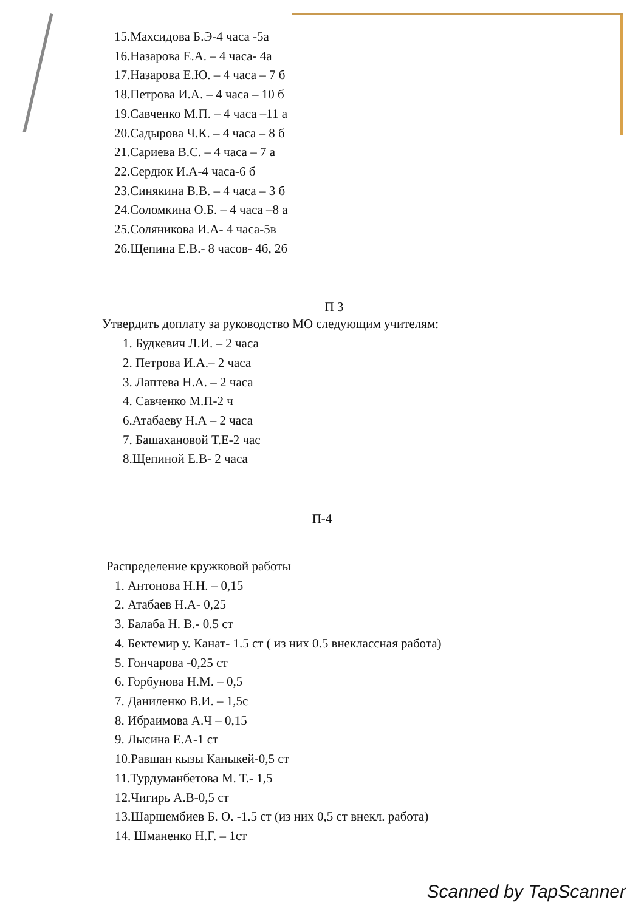15.Махсидова Б.Э-4 часа -5а
16.Назарова Е.А. – 4 часа- 4а
17.Назарова Е.Ю. – 4 часа – 7 б
18.Петрова И.А. – 4 часа – 10 б
19.Савченко М.П. – 4 часа –11 а
20.Садырова Ч.К. – 4 часа – 8 б
21.Сариева В.С. – 4 часа – 7 а
22.Сердюк И.А-4 часа-6 б
23.Синякина В.В. – 4 часа – 3 б
24.Соломкина О.Б. – 4 часа –8 а
25.Соляникова И.А- 4 часа-5в
26.Щепина Е.В.- 8 часов- 4б, 2б
П 3
Утвердить доплату за руководство МО следующим учителям:
1. Будкевич Л.И. – 2 часа
2. Петрова И.А.– 2 часа
3. Лаптева Н.А. – 2 часа
4. Савченко М.П-2 ч
6.Атабаеву Н.А – 2 часа
7. Башахановой Т.Е-2 час
8.Щепиной Е.В- 2 часа
П-4
Распределение кружковой работы
1. Антонова Н.Н. – 0,15
2. Атабаев Н.А- 0,25
3. Балаба Н. В.- 0.5 ст
4. Бектемир у. Канат- 1.5 ст ( из них 0.5 внеклассная работа)
5. Гончарова -0,25 ст
6. Горбунова Н.М. – 0,5
7. Даниленко В.И. – 1,5с
8. Ибраимова А.Ч – 0,15
9. Лысина Е.А-1 ст
10.Равшан кызы Каныкей-0,5 ст
11.Турдуманбетова М. Т.- 1,5
12.Чигирь А.В-0,5 ст
13.Шаршембиев Б. О. -1.5 ст (из них 0,5 ст внекл. работа)
14. Шманенко Н.Г. – 1ст
Scanned by TapScanner